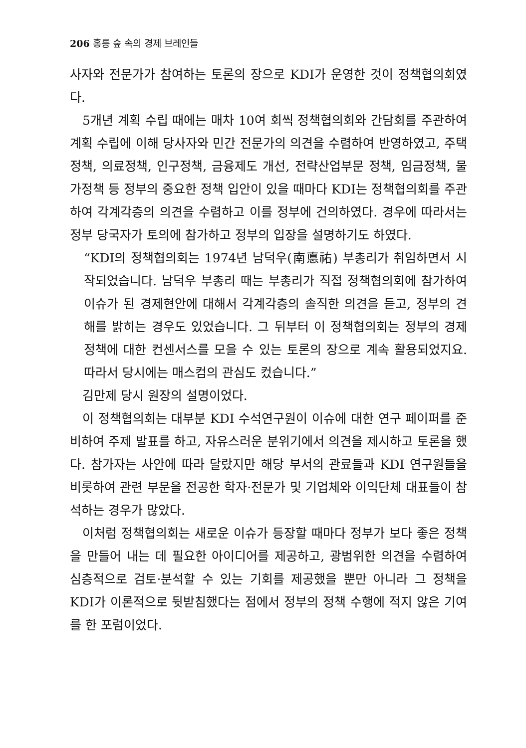206 홍릉 숲 속의 경제 브레인들
사자와 전문가가 참여하는 토론의 장으로 KDI가 운영한 것이 정책협의회였다.
5개년 계획 수립 때에는 매차 10여 회씩 정책협의회와 간담회를 주관하여 계획 수립에 이해 당사자와 민간 전문가의 의견을 수렴하여 반영하였고, 주택정책, 의료정책, 인구정책, 금융제도 개선, 전략산업부문 정책, 임금정책, 물가정책 등 정부의 중요한 정책 입안이 있을 때마다 KDI는 정책협의회를 주관하여 각계각층의 의견을 수렴하고 이를 정부에 건의하였다. 경우에 따라서는 정부 당국자가 토의에 참가하고 정부의 입장을 설명하기도 하였다.
“KDI의 정책협의회는 1974년 남덕우(南悳祐) 부총리가 취임하면서 시작되었습니다. 남덕우 부총리 때는 부총리가 직접 정책협의회에 참가하여 이슈가 된 경제현안에 대해서 각계각층의 솔직한 의견을 듣고, 정부의 견해를 밝히는 경우도 있었습니다. 그 뒤부터 이 정책협의회는 정부의 경제정책에 대한 컨센서스를 모을 수 있는 토론의 장으로 계속 활용되었지요. 따라서 당시에는 매스컴의 관심도 컸습니다.”
김만제 당시 원장의 설명이었다.
이 정책협의회는 대부분 KDI 수석연구원이 이슈에 대한 연구 페이퍼를 준비하여 주제 발표를 하고, 자유스러운 분위기에서 의견을 제시하고 토론을 했다. 참가자는 사안에 따라 달랐지만 해당 부서의 관료들과 KDI 연구원들을 비롯하여 관련 부문을 전공한 학자·전문가 및 기업체와 이익단체 대표들이 참석하는 경우가 많았다.
이처럼 정책협의회는 새로운 이슈가 등장할 때마다 정부가 보다 좋은 정책을 만들어 내는 데 필요한 아이디어를 제공하고, 광범위한 의견을 수렴하여 심층적으로 검토·분석할 수 있는 기회를 제공했을 뿐만 아니라 그 정책을 KDI가 이론적으로 뒷받침했다는 점에서 정부의 정책 수행에 적지 않은 기여를 한 포럼이었다.